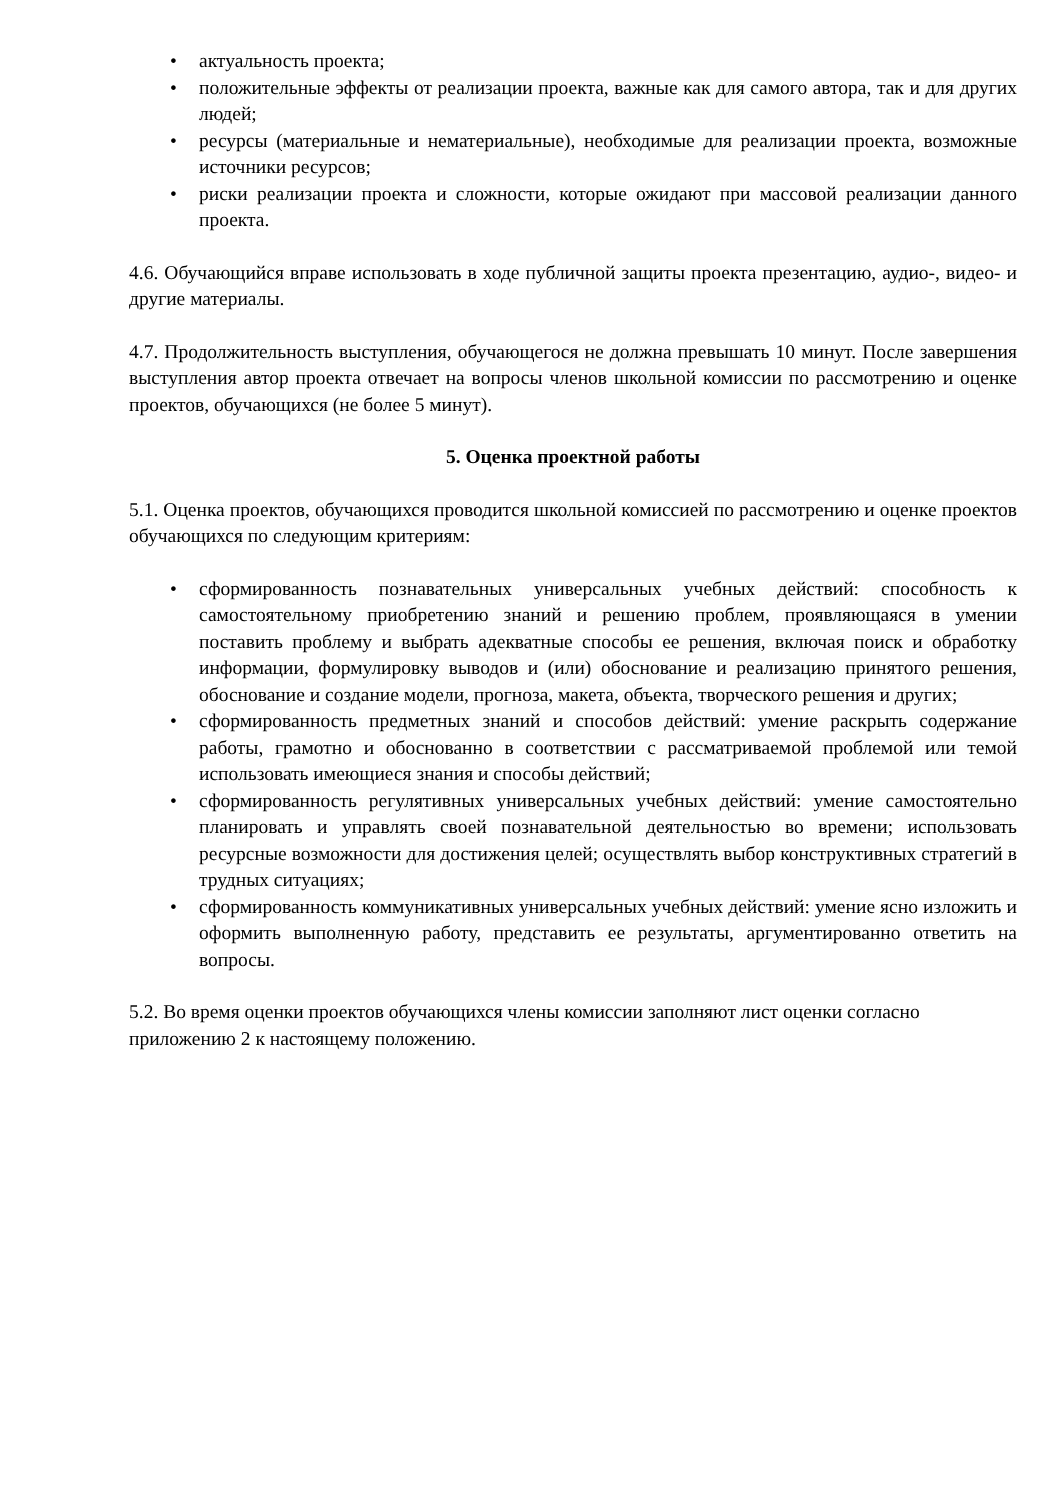• актуальность проекта;
• положительные эффекты от реализации проекта, важные как для самого автора, так и для других людей;
• ресурсы (материальные и нематериальные), необходимые для реализации проекта, возможные источники ресурсов;
• риски реализации проекта и сложности, которые ожидают при массовой реализации данного проекта.
4.6. Обучающийся вправе использовать в ходе публичной защиты проекта презентацию, аудио-, видео- и другие материалы.
4.7. Продолжительность выступления, обучающегося не должна превышать 10 минут. После завершения выступления автор проекта отвечает на вопросы членов школьной комиссии по рассмотрению и оценке проектов, обучающихся (не более 5 минут).
5. Оценка проектной работы
5.1. Оценка проектов, обучающихся проводится школьной комиссией по рассмотрению и оценке проектов обучающихся по следующим критериям:
• сформированность познавательных универсальных учебных действий: способность к самостоятельному приобретению знаний и решению проблем, проявляющаяся в умении поставить проблему и выбрать адекватные способы ее решения, включая поиск и обработку информации, формулировку выводов и (или) обоснование и реализацию принятого решения, обоснование и создание модели, прогноза, макета, объекта, творческого решения и других;
• сформированность предметных знаний и способов действий: умение раскрыть содержание работы, грамотно и обоснованно в соответствии с рассматриваемой проблемой или темой использовать имеющиеся знания и способы действий;
• сформированность регулятивных универсальных учебных действий: умение самостоятельно планировать и управлять своей познавательной деятельностью во времени; использовать ресурсные возможности для достижения целей; осуществлять выбор конструктивных стратегий в трудных ситуациях;
• сформированность коммуникативных универсальных учебных действий: умение ясно изложить и оформить выполненную работу, представить ее результаты, аргументированно ответить на вопросы.
5.2. Во время оценки проектов обучающихся члены комиссии заполняют лист оценки согласно приложению 2 к настоящему положению.